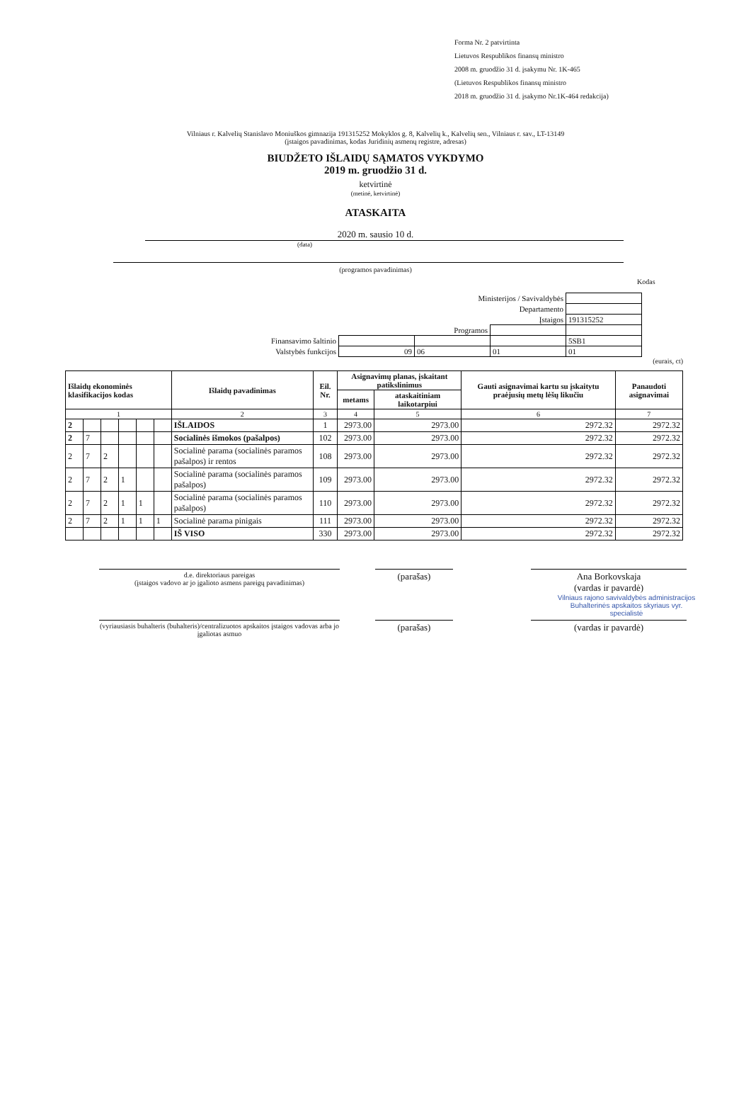Forma Nr. 2 patvirtinta
Lietuvos Respublikos finansų ministro
2008 m. gruodžio 31 d. įsakymu Nr. 1K-465
(Lietuvos Respublikos finansų ministro
2018 m. gruodžio 31 d. įsakymo Nr.1K-464 redakcija)
Vilniaus r. Kalvelių Stanislavo Moniuškos gimnazija 191315252 Mokyklos g. 8, Kalvelių k., Kalvelių sen., Vilniaus r. sav., LT-13149
(įstaigos pavadinimas, kodas Juridinių asmenų registre, adresas)
BIUDŽETO IŠLAIDŲ SĄMATOS VYKDYMO
2019 m. gruodžio 31 d.
ketvirtinė
(metinė, ketvirtinė)
ATASKAITA
2020 m. sausio 10 d.
(data)
(programos pavadinimas)
Kodas
| Ministerijos / Savivaldybės | | | | |
| Departamento | | | | |
| Įstaigos | | | | 191315252 |
| Programos | | | | |
| Finansavimo šaltinio | | | | 5SB1 |
| Valstybės funkcijos | 09 | 06 | 01 | 01 |
(eurais, ct)
| Išlaidų ekonominės klasifikacijos kodas | | | | | | Išlaidų pavadinimas | Eil. Nr. | Asignavimų planas, įskaitant patikslinimus | | Gauti asignavimai kartu su įskaitytu praėjusių metų lėšų likučiu | Panaudoti asignavimai |
| --- | --- | --- | --- | --- | --- | --- | --- | --- | --- | --- | --- |
| | | | | | | | | metams | ataskaitiniam laikotarpiui | | |
| 1 | | | | | | 2 | 3 | 4 | 5 | 6 | 7 |
| 2 | | | | | | IŠLAIDOS | 1 | 2973.00 | 2973.00 | 2972.32 | 2972.32 |
| 2 | 7 | | | | | Socialinės išmokos (pašalpos) | 102 | 2973.00 | 2973.00 | 2972.32 | 2972.32 |
| 2 | 7 | 2 | | | | Socialinė parama (socialinės paramos pašalpos) ir rentos | 108 | 2973.00 | 2973.00 | 2972.32 | 2972.32 |
| 2 | 7 | 2 | 1 | | | Socialinė parama (socialinės paramos pašalpos) | 109 | 2973.00 | 2973.00 | 2972.32 | 2972.32 |
| 2 | 7 | 2 | 1 | 1 | | Socialinė parama (socialinės paramos pašalpos) | 110 | 2973.00 | 2973.00 | 2972.32 | 2972.32 |
| 2 | 7 | 2 | 1 | 1 | 1 | Socialinė parama pinigais | 111 | 2973.00 | 2973.00 | 2972.32 | 2972.32 |
| | | | | | | IŠ VISO | 330 | 2973.00 | 2973.00 | 2972.32 | 2972.32 |
d.e. direktoriaus pareigas
(įstaigos vadovo ar jo įgalioto asmens pareigų pavadinimas)
(parašas) Ana Borkovskaja
(vardas ir pavardė)
Vilniaus rajono savivaldybės administracijos Buhalterinės apskaitos skyriaus vyr. specialistė
(vyriausiasis buhalteris (buhalteris)/centralizuotos apskaitos įstaigos vadovas arba jo įgaliotas asmuo
(parašas) (vardas ir pavardė)